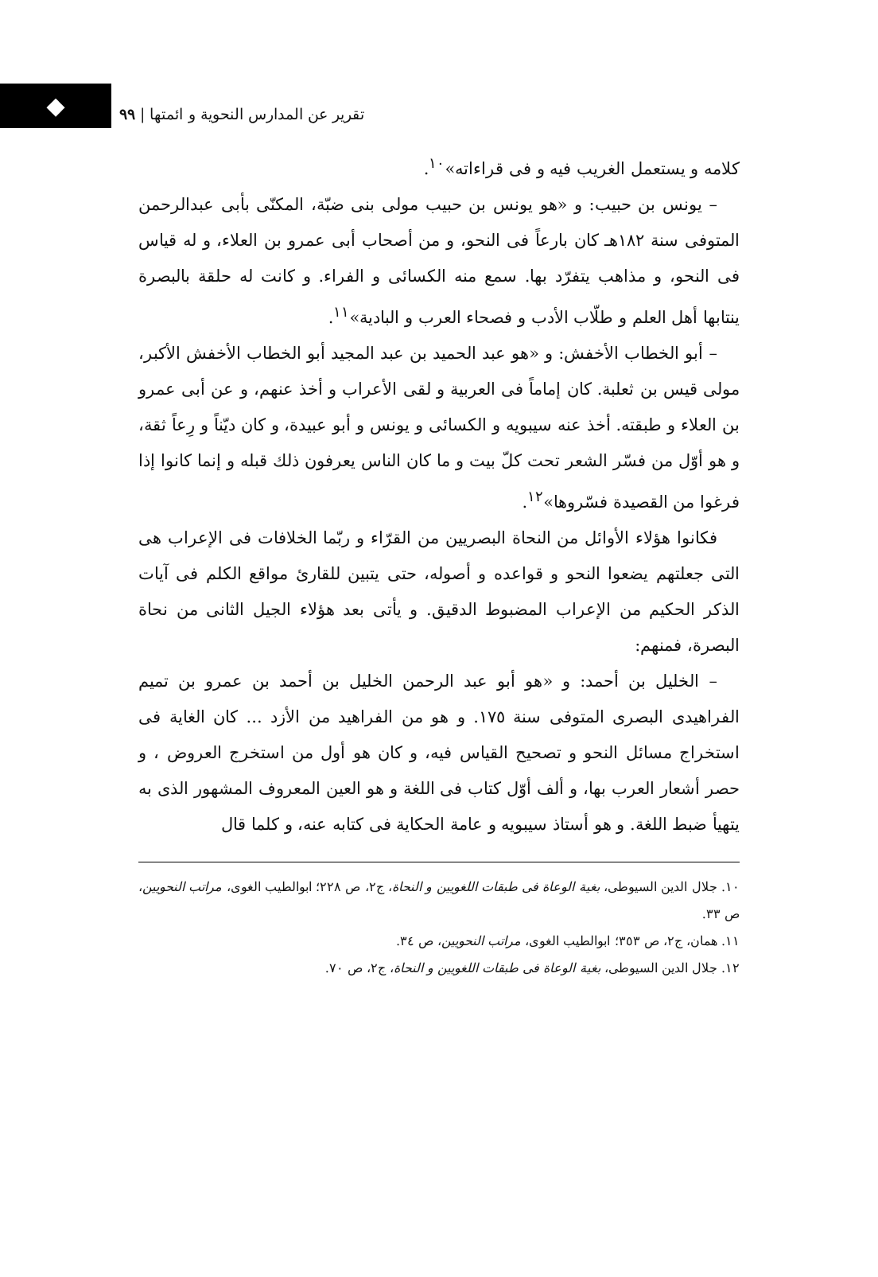◆
تقرير عن المدارس النحوية و ائمتها | ٩٩
كلامه و يستعمل الغريب فيه و فی قراءاته»<sup>١٠</sup>.
– يونس بن حبيب: و «هو يونس بن حبيب مولى بنى ضبّة، المكنّى بأبى عبدالرحمن المتوفى سنة ١٨٢هـ كان بارعاً فی النحو، و من أصحاب أبی عمرو بن العلاء، و له قياس فی النحو، و مذاهب يتفرّد بها. سمع منه الكسائی و الفراء. و كانت له حلقة بالبصرة ينتابها أهل العلم و طلّاب الأدب و فصحاء العرب و البادية»<sup>١١</sup>.
– أبو الخطاب الأخفش: و «هو عبد الحميد بن عبد المجيد أبو الخطاب الأخفش الأكبر، مولى قيس بن ثعلبة. كان إماماً فی العربية و لقی الأعراب و أخذ عنهم، و عن أبی عمرو بن العلاء و طبقته. أخذ عنه سيبويه و الكسائی و يونس و أبو عبيدة، و كان ديّناً و رِعاً ثقة، و هو أوّل من فسّر الشعر تحت كلّ بيت و ما كان الناس يعرفون ذلك قبله و إنما كانوا إذا فرغوا من القصيدة فسّروها»<sup>١٢</sup>.
فكانوا هؤلاء الأوائل من النحاة البصريين من القرّاء و ربّما الخلافات فی الإعراب هی التی جعلتهم يضعوا النحو و قواعده و أصوله، حتی يتبين للقارئ مواقع الكلم فی آيات الذكر الحكيم من الإعراب المضبوط الدقيق. و يأتی بعد هؤلاء الجيل الثانی من نحاة البصرة، فمنهم:
– الخليل بن أحمد: و «هو أبو عبد الرحمن الخليل بن أحمد بن عمرو بن تميم الفراهيدی البصری المتوفی سنة ١٧٥. و هو من الفراهيد من الأزد ... كان الغاية فی استخراج مسائل النحو و تصحيح القياس فيه، و كان هو أول من استخرج العروض ، و حصر أشعار العرب بها، و ألف أوّل كتاب فی اللغة و هو العين المعروف المشهور الذی به يتهيأ ضبط اللغة. و هو أستاذ سيبويه و عامة الحكاية فی كتابه عنه، و كلما قال
١٠. جلال الدين السيوطی، بغية الوعاة فی طبقات اللغويين و النحاة، ج٢، ص ٢٢٨؛ ابوالطيب الغوی، مراتب النحويين، ص ٣٣.
١١. همان، ج٢، ص ٣٥٣؛ ابوالطيب الغوی، مراتب النحويين، ص ٣٤.
١٢. جلال الدين السيوطی، بغية الوعاة فی طبقات اللغويين و النحاة، ج٢، ص ٧٠.